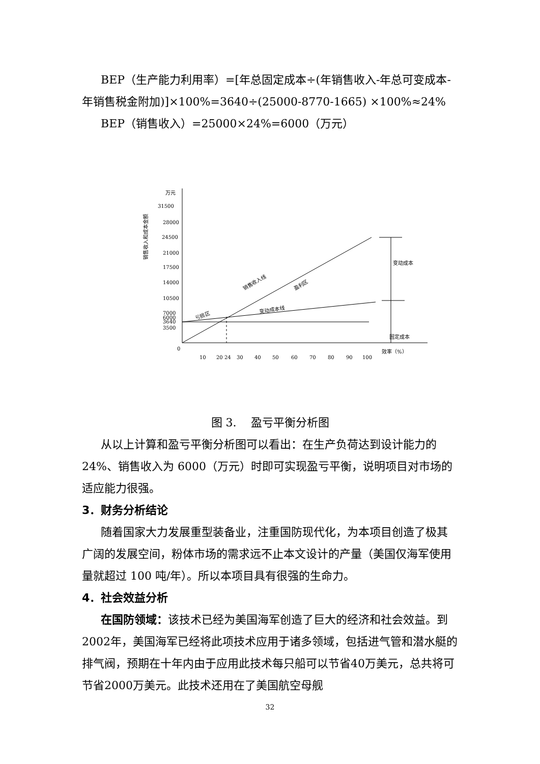BEP（生产能力利用率）=[年总固定成本÷(年销售收入-年总可变成本-年销售税金附加)]×100%=3640÷(25000-8770-1665) ×100%≈24%
BEP（销售收入）=25000×24%=6000（万元）
万元
31500
28000
24500
21000
17500
14000
10500
7000
6000
3640
3500
0
销售收入和成本金额
变动成本
固定成本
销售收入线
盈利区
变动成本线
亏损区
10
20 24
30
40
50
60
70
80
90
100
效率（%）
图 3. 　盈亏平衡分析图
从以上计算和盈亏平衡分析图可以看出：在生产负荷达到设计能力的 24%、销售收入为 6000（万元）时即可实现盈亏平衡，说明项目对市场的适应能力很强。
3．财务分析结论
随着国家大力发展重型装备业，注重国防现代化，为本项目创造了极其广阔的发展空间，粉体市场的需求远不止本文设计的产量（美国仅海军使用量就超过 100 吨/年）。所以本项目具有很强的生命力。
4．社会效益分析
在国防领域：该技术已经为美国海军创造了巨大的经济和社会效益。到2002年，美国海军已经将此项技术应用于诸多领域，包括进气管和潜水艇的排气阀，预期在十年内由于应用此技术每只船可以节省40万美元，总共将可节省2000万美元。此技术还用在了美国航空母舰
32